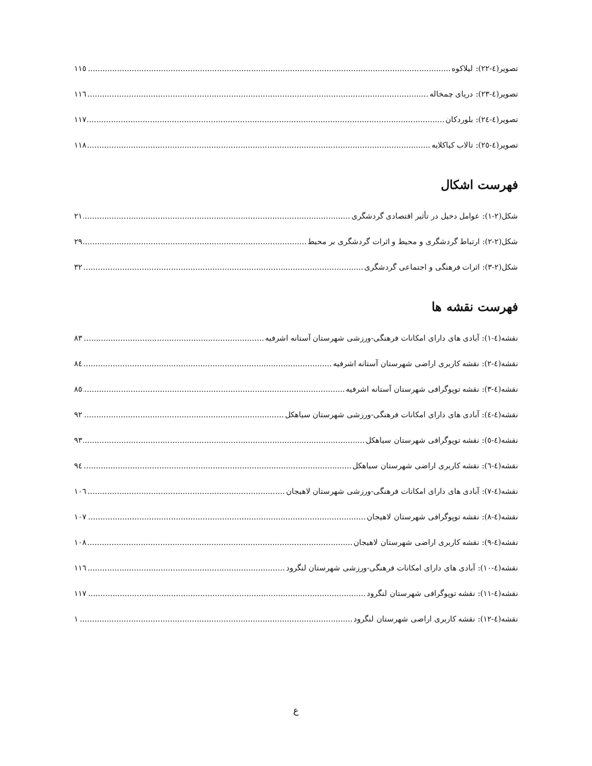تصویر(٤-٢٢): لیلاکوه ١١٥
تصویر(٤-٢٣): دریای چمخاله ١١٦
تصویر(٤-٢٤): بلوردکان ١١٧
تصویر(٤-٢٥): تالاب کیاکلایه ١١٨
فهرست اشکال
شکل(٢-١): عوامل دخیل در تأثیر اقتصادی گردشگری ٢١
شکل(٢-٢): ارتباط گردشگری و محیط و اثرات گردشگری بر محیط ٢٩
شکل(٢-٣): اثرات فرهنگی و اجتماعی گردشگری ٣٢
فهرست نقشه ها
نقشه(٤-١): آبادی های دارای امکانات فرهنگی-ورزشی شهرستان آستانه اشرفیه ٨٣
نقشه(٤-٢): نقشه کاربری اراضی شهرستان آستانه اشرفیه ٨٤
نقشه(٤-٣): نقشه توپوگرافی شهرستان آستانه اشرفیه ٨٥
نقشه(٤-٤): آبادی های دارای امکانات فرهنگی-ورزشی شهرستان سیاهکل ٩٢
نقشه(٤-٥): نقشه توپوگرافی شهرستان سیاهکل ٩٣
نقشه(٤-٦): نقشه کاربری اراضی شهرستان سیاهکل ٩٤
نقشه(٤-٧): آبادی های دارای امکانات فرهنگی-ورزشی شهرستان لاهیجان ١٠٦
نقشه(٤-٨): نقشه توپوگرافی شهرستان لاهیجان ١٠٧
نقشه(٤-٩): نقشه کاربری اراضی شهرستان لاهیجان ١٠٨
نقشه(٤-١٠): آبادی های دارای امکانات فرهنگی-ورزشی شهرستان لنگرود ١١٦
نقشه(٤-١١): نقشه توپوگرافی شهرستان لنگرود ١١٧
نقشه(٤-١٢): نقشه کاربری اراضی شهرستان لنگرود ١
ع